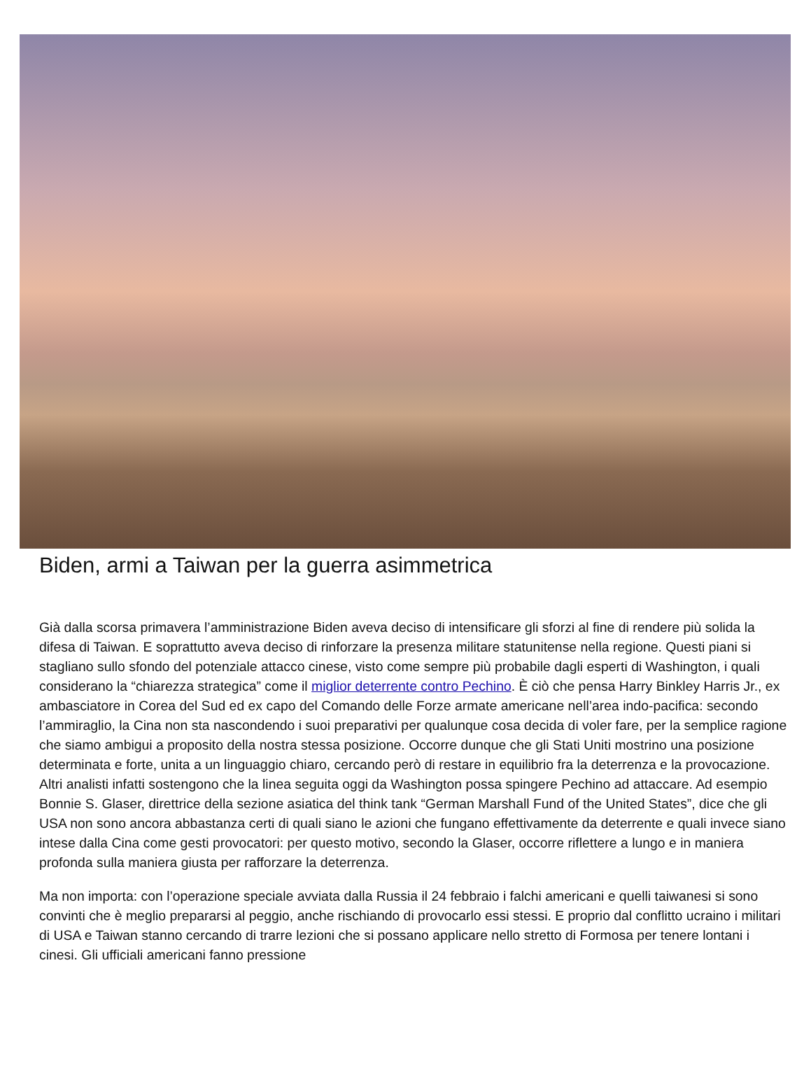Biden, armi a Taiwan per la guerra asimmetrica
Già dalla scorsa primavera l’amministrazione Biden aveva deciso di intensificare gli sforzi al fine di rendere più solida la difesa di Taiwan. E soprattutto aveva deciso di rinforzare la presenza militare statunitense nella regione. Questi piani si stagliano sullo sfondo del potenziale attacco cinese, visto come sempre più probabile dagli esperti di Washington, i quali considerano la “chiarezza strategica” come il miglior deterrente contro Pechino. È ciò che pensa Harry Binkley Harris Jr., ex ambasciatore in Corea del Sud ed ex capo del Comando delle Forze armate americane nell’area indo-pacifica: secondo l’ammiraglio, la Cina non sta nascondendo i suoi preparativi per qualunque cosa decida di voler fare, per la semplice ragione che siamo ambigui a proposito della nostra stessa posizione. Occorre dunque che gli Stati Uniti mostrino una posizione determinata e forte, unita a un linguaggio chiaro, cercando però di restare in equilibrio fra la deterrenza e la provocazione. Altri analisti infatti sostengono che la linea seguita oggi da Washington possa spingere Pechino ad attaccare. Ad esempio Bonnie S. Glaser, direttrice della sezione asiatica del think tank “German Marshall Fund of the United States”, dice che gli USA non sono ancora abbastanza certi di quali siano le azioni che fungano effettivamente da deterrente e quali invece siano intese dalla Cina come gesti provocatori: per questo motivo, secondo la Glaser, occorre riflettere a lungo e in maniera profonda sulla maniera giusta per rafforzare la deterrenza.
Ma non importa: con l’operazione speciale avviata dalla Russia il 24 febbraio i falchi americani e quelli taiwanesi si sono convinti che è meglio prepararsi al peggio, anche rischiando di provocarlo essi stessi. E proprio dal conflitto ucraino i militari di USA e Taiwan stanno cercando di trarre lezioni che si possano applicare nello stretto di Formosa per tenere lontani i cinesi. Gli ufficiali americani fanno pressione